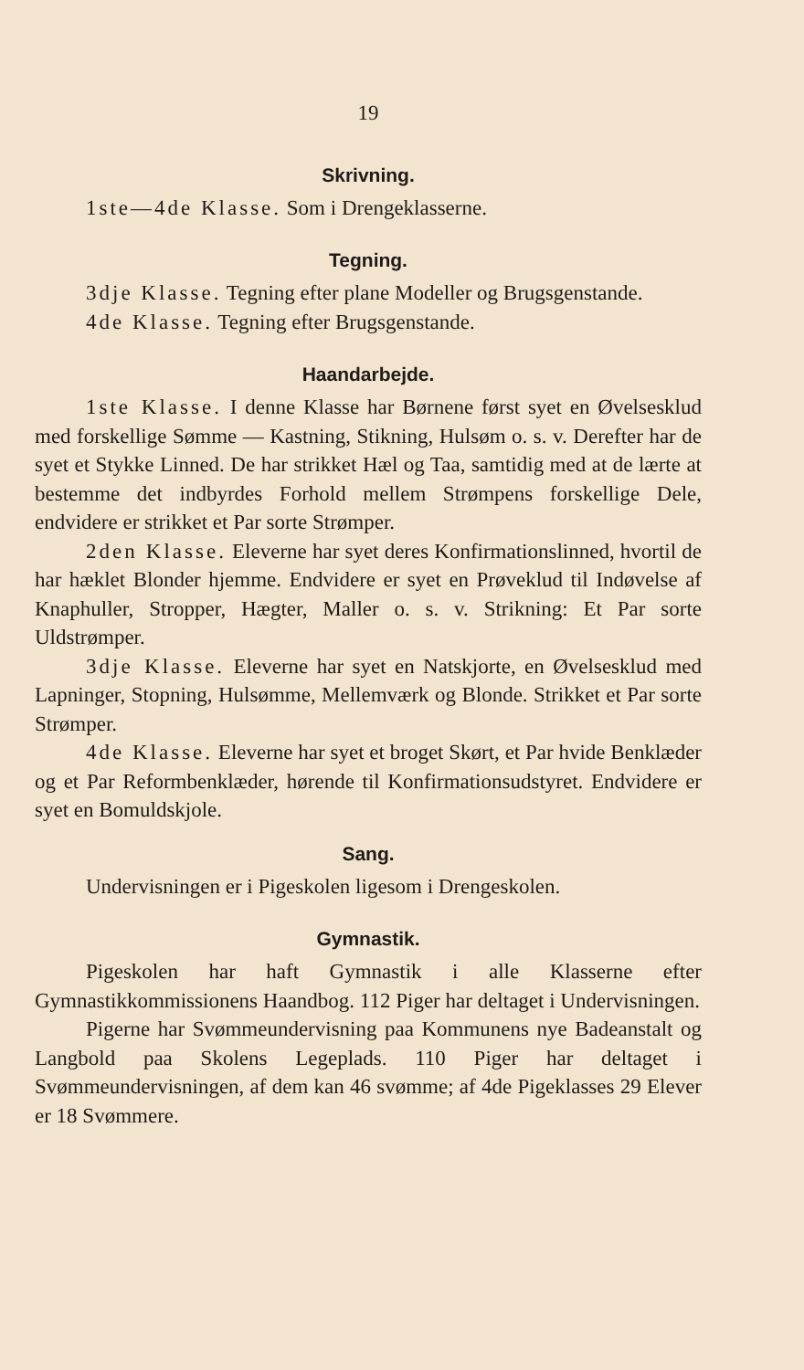19
Skrivning.
1ste—4de Klasse. Som i Drengeklasserne.
Tegning.
3dje Klasse. Tegning efter plane Modeller og Brugsgenstande.
4de Klasse. Tegning efter Brugsgenstande.
Haandarbejde.
1ste Klasse. I denne Klasse har Børnene først syet en Øvelsesklud med forskellige Sømme — Kastning, Stikning, Hulsøm o. s. v. Derefter har de syet et Stykke Linned. De har strikket Hæl og Taa, samtidig med at de lærte at bestemme det indbyrdes Forhold mellem Strømpens forskellige Dele, endvidere er strikket et Par sorte Strømper.
2den Klasse. Eleverne har syet deres Konfirmationslinned, hvortil de har hæklet Blonder hjemme. Endvidere er syet en Prøveklud til Indøvelse af Knaphuller, Stropper, Hægter, Maller o. s. v. Strikning: Et Par sorte Uldstrømper.
3dje Klasse. Eleverne har syet en Natskjorte, en Øvelsesklud med Lapninger, Stopning, Hulsømme, Mellemværk og Blonde. Strikket et Par sorte Strømper.
4de Klasse. Eleverne har syet et broget Skørt, et Par hvide Benklæder og et Par Reformbenklæder, hørende til Konfirmationsudstyret. Endvidere er syet en Bomuldskjole.
Sang.
Undervisningen er i Pigeskolen ligesom i Drengeskolen.
Gymnastik.
Pigeskolen har haft Gymnastik i alle Klasserne efter Gymnastikkommissionens Haandbog. 112 Piger har deltaget i Undervisningen.
Pigerne har Svømmeundervisning paa Kommunens nye Badeanstalt og Langbold paa Skolens Legeplads. 110 Piger har deltaget i Svømmeundervisningen, af dem kan 46 svømme; af 4de Pigeklasses 29 Elever er 18 Svømmere.